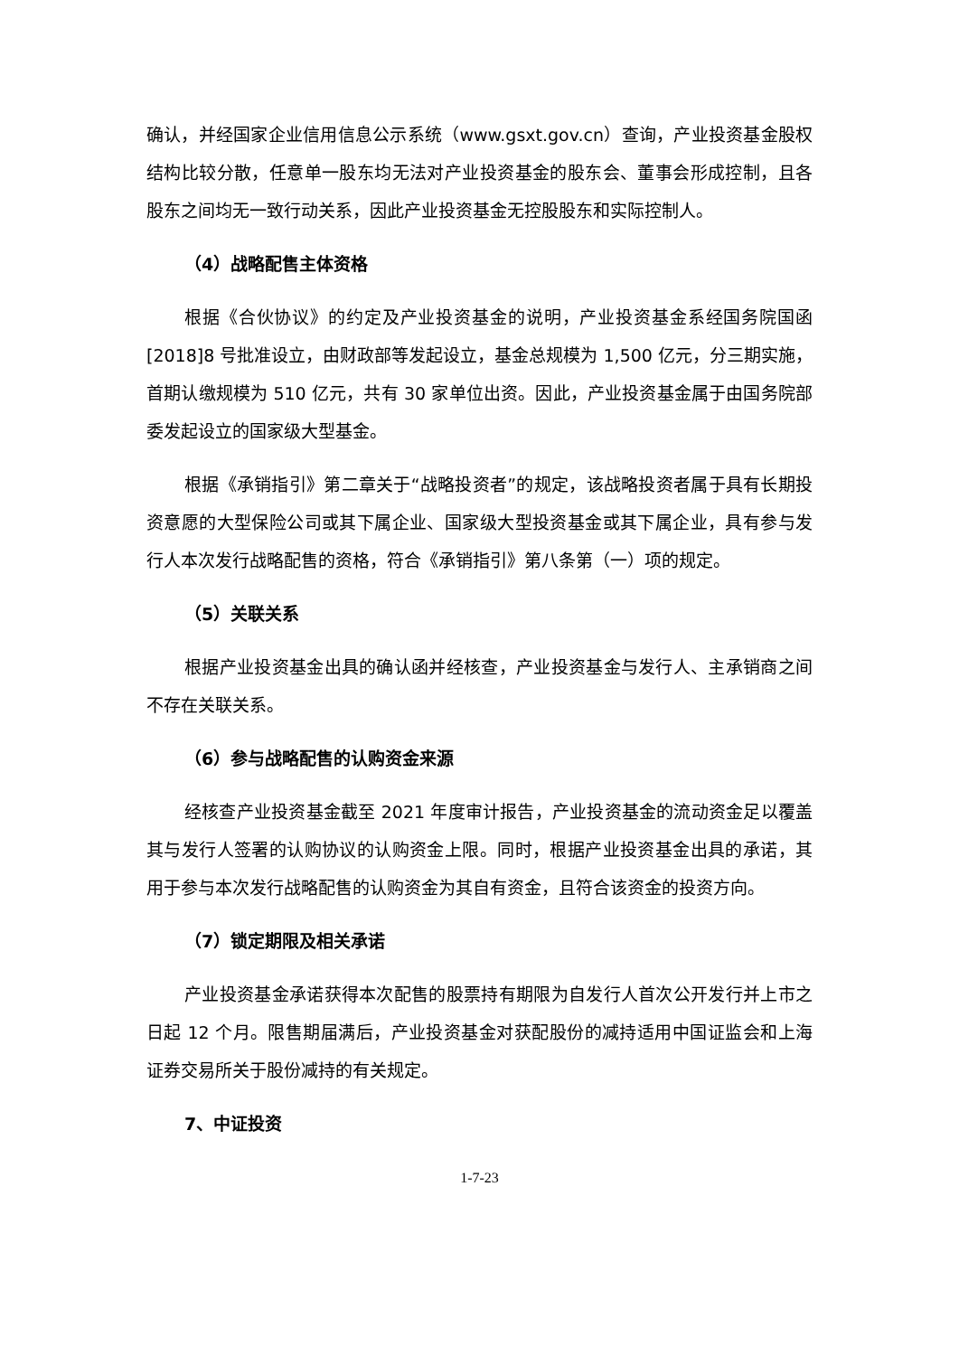确认，并经国家企业信用信息公示系统（www.gsxt.gov.cn）查询，产业投资基金股权结构比较分散，任意单一股东均无法对产业投资基金的股东会、董事会形成控制，且各股东之间均无一致行动关系，因此产业投资基金无控股股东和实际控制人。
（4）战略配售主体资格
根据《合伙协议》的约定及产业投资基金的说明，产业投资基金系经国务院国函[2018]8 号批准设立，由财政部等发起设立，基金总规模为 1,500 亿元，分三期实施，首期认缴规模为 510 亿元，共有 30 家单位出资。因此，产业投资基金属于由国务院部委发起设立的国家级大型基金。
根据《承销指引》第二章关于“战略投资者”的规定，该战略投资者属于具有长期投资意愿的大型保险公司或其下属企业、国家级大型投资基金或其下属企业，具有参与发行人本次发行战略配售的资格，符合《承销指引》第八条第（一）项的规定。
（5）关联关系
根据产业投资基金出具的确认函并经核查，产业投资基金与发行人、主承销商之间不存在关联关系。
（6）参与战略配售的认购资金来源
经核查产业投资基金截至 2021 年度审计报告，产业投资基金的流动资金足以覆盖其与发行人签署的认购协议的认购资金上限。同时，根据产业投资基金出具的承诺，其用于参与本次发行战略配售的认购资金为其自有资金，且符合该资金的投资方向。
（7）锁定期限及相关承诺
产业投资基金承诺获得本次配售的股票持有期限为自发行人首次公开发行并上市之日起 12 个月。限售期届满后，产业投资基金对获配股份的减持适用中国证监会和上海证券交易所关于股份减持的有关规定。
7、中证投资
1-7-23